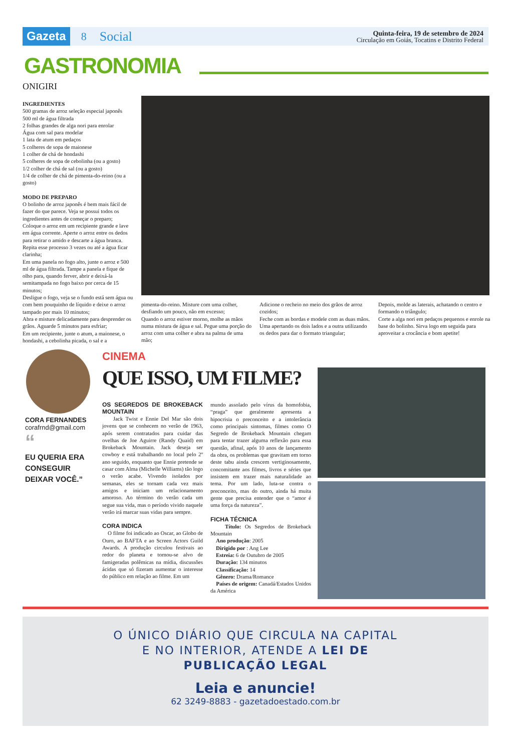Gazeta 8 Social
Quinta-feira, 19 de setembro de 2024
Circulação em Goiás, Tocatins e Distrito Federal
GASTRONOMIA
ONIGIRI
INGREDIENTES
500 gramas de arroz seleção especial japonês
500 ml de água filtrada
2 folhas grandes de alga nori para enrolar
Água com sal para modelar
1 lata de atum em pedaços
5 colheres de sopa de maionese
1 colher de chá de hondashi
5 colheres de sopa de cebolinha (ou a gosto)
1/2 colher de chá de sal (ou a gosto)
1/4 de colher de chá de pimenta-do-reino (ou a gosto)
MODO DE PREPARO
O bolinho de arroz japonês é bem mais fácil de fazer do que parece. Veja se possui todos os ingredientes antes de começar o preparo;
Coloque o arroz em um recipiente grande e lave em água corrente. Aperte o arroz entre os dedos para retirar o amido e descarte a água branca. Repita esse processo 3 vezes ou até a água ficar clarinha;
Em uma panela no fogo alto, junte o arroz e 500 ml de água filtrada. Tampe a panela e fique de olho para, quando ferver, abrir e deixá-la semitampada no fogo baixo por cerca de 15 minutos;
Desligue o fogo, veja se o fundo está sem água ou com bem pouquinho de líquido e deixe o arroz tampado por mais 10 minutos;
Abra e misture delicadamente para desprender os grãos. Aguarde 5 minutos para esfriar;
Em um recipiente, junte o atum, a maionese, o hondashi, a cebolinha picada, o sal e a
pimenta-do-reino. Misture com uma colher, desfiando um pouco, não em excesso;
Quando o arroz estiver morno, molhe as mãos numa mistura de água e sal. Pegue uma porção do arroz com uma colher e abra na palma de uma mão;
Adicione o recheio no meio dos grãos de arroz cozidos;
Feche com as bordas e modele com as duas mãos. Uma apertando os dois lados e a outra utilizando os dedos para dar o formato triangular;
Depois, molde as laterais, achatando o centro e formando o triângulo;
Corte a alga nori em pedaços pequenos e enrole na base do bolinho. Sirva logo em seguida para aproveitar a crocância e bom apetite!
CORA FERNANDES
corafrnd@gmail.com
“
EU QUERIA ERA CONSEGUIR DEIXAR VOCÊ.”
CINEMA
QUE ISSO, UM FILME?
OS SEGREDOS DE BROKEBACK MOUNTAIN
Jack Twist e Ennie Del Mar são dois jovens que se conhecem no verão de 1963, após serem contratados para cuidar das ovelhas de Joe Aguirre (Randy Quaid) em Brokeback Mountain. Jack deseja ser cowboy e está trabalhando no local pelo 2º ano seguido, enquanto que Ennie pretende se casar com Alma (Michelle Williams) tão logo o verão acabe. Vivendo isolados por semanas, eles se tornam cada vez mais amigos e iniciam um relacionamento amoroso. Ao término do verão cada um segue sua vida, mas o período vivido naquele verão irá marcar suas vidas para sempre.
CORA INDICA
O filme foi indicado ao Oscar, ao Globo de Ouro, ao BAFTA e ao Screen Actors Guild Awards. A produção circulou festivais ao redor do planeta e tornou-se alvo de famigeradas polêmicas na mídia, discussões ácidas que só fizeram aumentar o interesse do público em relação ao filme. Em um
mundo assolado pelo vírus da homofobia, “praga” que geralmente apresenta a hipocrisia o preconceito e a intolerância como principais sintomas, filmes como O Segredo de Brokeback Mountain chegam para tentar trazer alguma reflexão para essa questão, afinal, após 10 anos de lançamento da obra, os problemas que gravitam em torno deste tabu ainda crescem vertiginosamente, concomitante aos filmes, livros e séries que insistem em trazer mais naturalidade ao tema. Por um lado, luta-se contra o preconceito, mas do outro, ainda há muita gente que precisa entender que o “amor é uma força da natureza”.
FICHA TÉCNICA
Título: Os Segredos de Brokeback Mountain
Ano produção: 2005
Dirigido por : Ang Lee
Estreia: 6 de Outubro de 2005
Duração: 134 minutos
Classificação: 14
Gênero: Drama/Romance
Países de origem: Canadá/Estados Unidos da América
O ÚNICO DIÁRIO QUE CIRCULA NA CAPITAL
E NO INTERIOR, ATENDE A LEI DE
PUBLICAÇÃO LEGAL
Leia e anuncie!
62 3249-8883 - gazetadoestado.com.br